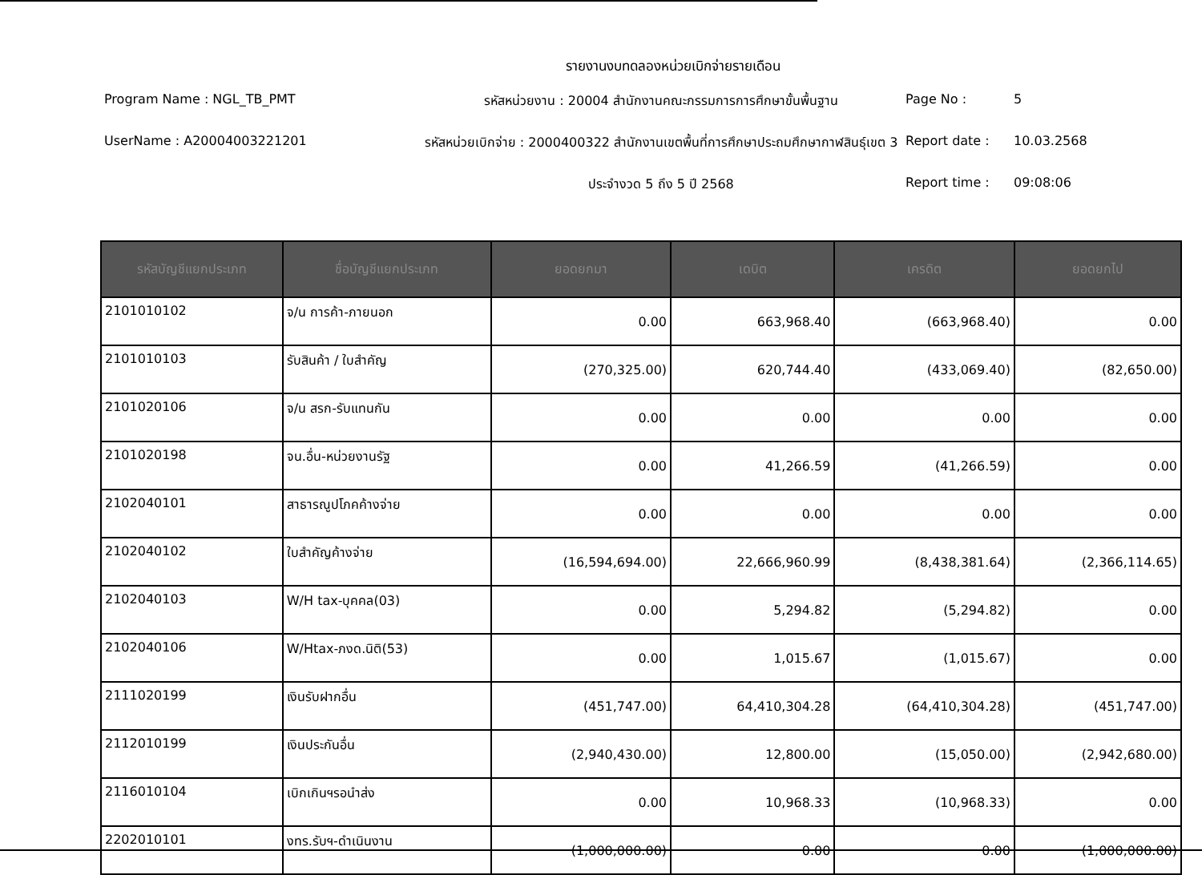รายงานงบทดลองหน่วยเบิกจ่ายรายเดือน
Program Name : NGL_TB_PMT
รหัสหน่วยงาน : 20004 สำนักงานคณะกรรมการการศึกษาขั้นพื้นฐาน
Page No :
5
UserName : A20004003221201
รหัสหน่วยเบิกจ่าย : 2000400322 สำนักงานเขตพื้นที่การศึกษาประถมศึกษากาฬสินธุ์เขต 3
Report date :
10.03.2568
ประจำงวด 5 ถึง 5 ปี 2568
Report time :
09:08:06
| รหัสบัญชีแยกประเภท | ชื่อบัญชีแยกประเภท | ยอดยกมา | เดบิต | เครดิต | ยอดยกไป |
| --- | --- | --- | --- | --- | --- |
| 2101010102 | จ/น การค้า-ภายนอก | 0.00 | 663,968.40 | (663,968.40) | 0.00 |
| 2101010103 | รับสินค้า / ใบสำคัญ | (270,325.00) | 620,744.40 | (433,069.40) | (82,650.00) |
| 2101020106 | จ/น สรก-รับแทนกัน | 0.00 | 0.00 | 0.00 | 0.00 |
| 2101020198 | จน.อื่น-หน่วยงานรัฐ | 0.00 | 41,266.59 | (41,266.59) | 0.00 |
| 2102040101 | สาธารณูปโภคค้างจ่าย | 0.00 | 0.00 | 0.00 | 0.00 |
| 2102040102 | ใบสำคัญค้างจ่าย | (16,594,694.00) | 22,666,960.99 | (8,438,381.64) | (2,366,114.65) |
| 2102040103 | W/H tax-บุคคล(03) | 0.00 | 5,294.82 | (5,294.82) | 0.00 |
| 2102040106 | W/Htax-ภงด.นิติ(53) | 0.00 | 1,015.67 | (1,015.67) | 0.00 |
| 2111020199 | เงินรับฝากอื่น | (451,747.00) | 64,410,304.28 | (64,410,304.28) | (451,747.00) |
| 2112010199 | เงินประกันอื่น | (2,940,430.00) | 12,800.00 | (15,050.00) | (2,942,680.00) |
| 2116010104 | เบิกเกินฯรอนำส่ง | 0.00 | 10,968.33 | (10,968.33) | 0.00 |
| 2202010101 | งทร.รับฯ-ดำเนินงาน | (1,000,000.00) | 0.00 | 0.00 | (1,000,000.00) |